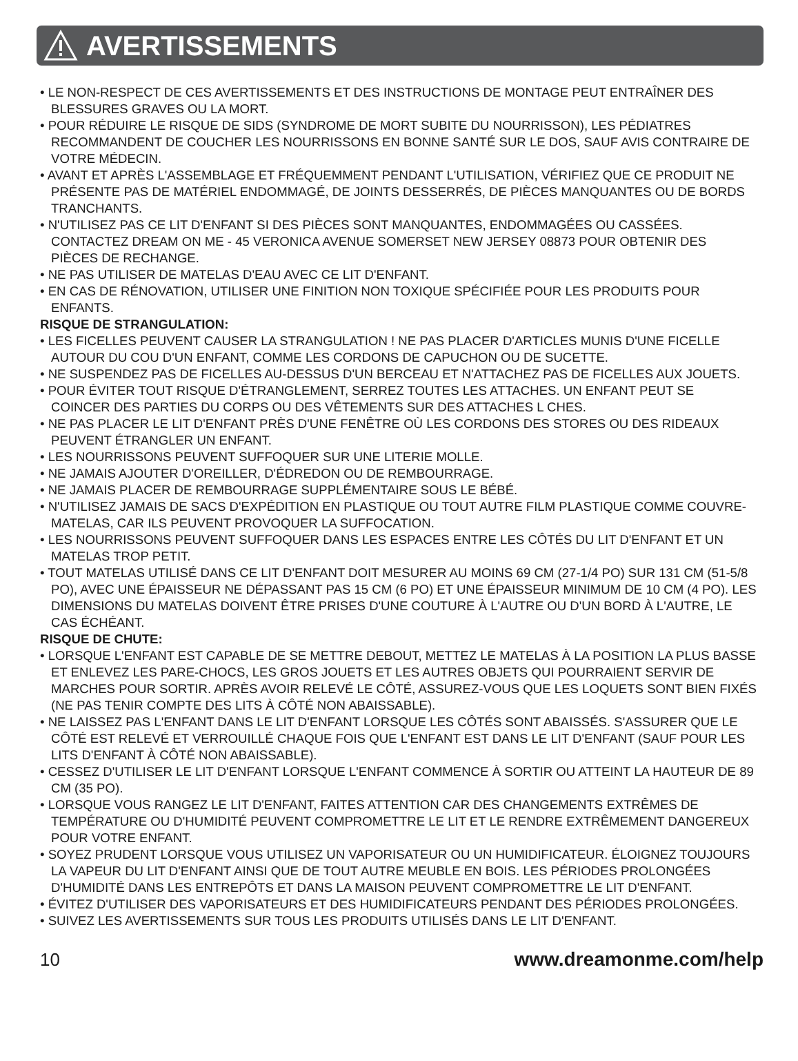AVERTISSEMENTS
• LE NON-RESPECT DE CES AVERTISSEMENTS ET DES INSTRUCTIONS DE MONTAGE PEUT ENTRAÎNER DES BLESSURES GRAVES OU LA MORT.
• POUR RÉDUIRE LE RISQUE DE SIDS (SYNDROME DE MORT SUBITE DU NOURRISSON), LES PÉDIATRES RECOMMANDENT DE COUCHER LES NOURRISSONS EN BONNE SANTÉ SUR LE DOS, SAUF AVIS CONTRAIRE DE VOTRE MÉDECIN.
• AVANT ET APRÈS L'ASSEMBLAGE ET FRÉQUEMMENT PENDANT L'UTILISATION, VÉRIFIEZ QUE CE PRODUIT NE PRÉSENTE PAS DE MATÉRIEL ENDOMMAGÉ, DE JOINTS DESSERRÉS, DE PIÈCES MANQUANTES OU DE BORDS TRANCHANTS.
• N'UTILISEZ PAS CE LIT D'ENFANT SI DES PIÈCES SONT MANQUANTES, ENDOMMAGÉES OU CASSÉES. CONTACTEZ DREAM ON ME - 45 VERONICA AVENUE SOMERSET NEW JERSEY 08873 POUR OBTENIR DES PIÈCES DE RECHANGE.
• NE PAS UTILISER DE MATELAS D'EAU AVEC CE LIT D'ENFANT.
• EN CAS DE RÉNOVATION, UTILISER UNE FINITION NON TOXIQUE SPÉCIFIÉE POUR LES PRODUITS POUR ENFANTS.
RISQUE DE STRANGULATION:
• LES FICELLES PEUVENT CAUSER LA STRANGULATION ! NE PAS PLACER D'ARTICLES MUNIS D'UNE FICELLE AUTOUR DU COU D'UN ENFANT, COMME LES CORDONS DE CAPUCHON OU DE SUCETTE.
• NE SUSPENDEZ PAS DE FICELLES AU-DESSUS D'UN BERCEAU ET N'ATTACHEZ PAS DE FICELLES AUX JOUETS.
• POUR ÉVITER TOUT RISQUE D'ÉTRANGLEMENT, SERREZ TOUTES LES ATTACHES. UN ENFANT PEUT SE COINCER DES PARTIES DU CORPS OU DES VÊTEMENTS SUR DES ATTACHES L CHES.
• NE PAS PLACER LE LIT D'ENFANT PRÈS D'UNE FENÊTRE OÙ LES CORDONS DES STORES OU DES RIDEAUX PEUVENT ÉTRANGLER UN ENFANT.
• LES NOURRISSONS PEUVENT SUFFOQUER SUR UNE LITERIE MOLLE.
• NE JAMAIS AJOUTER D'OREILLER, D'ÉDREDON OU DE REMBOURRAGE.
• NE JAMAIS PLACER DE REMBOURRAGE SUPPLÉMENTAIRE SOUS LE BÉBÉ.
• N'UTILISEZ JAMAIS DE SACS D'EXPÉDITION EN PLASTIQUE OU TOUT AUTRE FILM PLASTIQUE COMME COUVRE-MATELAS, CAR ILS PEUVENT PROVOQUER LA SUFFOCATION.
• LES NOURRISSONS PEUVENT SUFFOQUER DANS LES ESPACES ENTRE LES CÔTÉS DU LIT D'ENFANT ET UN MATELAS TROP PETIT.
• TOUT MATELAS UTILISÉ DANS CE LIT D'ENFANT DOIT MESURER AU MOINS 69 CM (27-1/4 PO) SUR 131 CM (51-5/8 PO), AVEC UNE ÉPAISSEUR NE DÉPASSANT PAS 15 CM (6 PO) ET UNE ÉPAISSEUR MINIMUM DE 10 CM (4 PO). LES DIMENSIONS DU MATELAS DOIVENT ÊTRE PRISES D'UNE COUTURE À L'AUTRE OU D'UN BORD À L'AUTRE, LE CAS ÉCHÉANT.
RISQUE DE CHUTE:
• LORSQUE L'ENFANT EST CAPABLE DE SE METTRE DEBOUT, METTEZ LE MATELAS À LA POSITION LA PLUS BASSE ET ENLEVEZ LES PARE-CHOCS, LES GROS JOUETS ET LES AUTRES OBJETS QUI POURRAIENT SERVIR DE MARCHES POUR SORTIR. APRÈS AVOIR RELEVÉ LE CÔTÉ, ASSUREZ-VOUS QUE LES LOQUETS SONT BIEN FIXÉS (NE PAS TENIR COMPTE DES LITS À CÔTÉ NON ABAISSABLE).
• NE LAISSEZ PAS L'ENFANT DANS LE LIT D'ENFANT LORSQUE LES CÔTÉS SONT ABAISSÉS. S'ASSURER QUE LE CÔTÉ EST RELEVÉ ET VERROUILLÉ CHAQUE FOIS QUE L'ENFANT EST DANS LE LIT D'ENFANT (SAUF POUR LES LITS D'ENFANT À CÔTÉ NON ABAISSABLE).
• CESSEZ D'UTILISER LE LIT D'ENFANT LORSQUE L'ENFANT COMMENCE À SORTIR OU ATTEINT LA HAUTEUR DE 89 CM (35 PO).
• LORSQUE VOUS RANGEZ LE LIT D'ENFANT, FAITES ATTENTION CAR DES CHANGEMENTS EXTRÊMES DE TEMPÉRATURE OU D'HUMIDITÉ PEUVENT COMPROMETTRE LE LIT ET LE RENDRE EXTRÊMEMENT DANGEREUX POUR VOTRE ENFANT.
• SOYEZ PRUDENT LORSQUE VOUS UTILISEZ UN VAPORISATEUR OU UN HUMIDIFICATEUR. ÉLOIGNEZ TOUJOURS LA VAPEUR DU LIT D'ENFANT AINSI QUE DE TOUT AUTRE MEUBLE EN BOIS. LES PÉRIODES PROLONGÉES D'HUMIDITÉ DANS LES ENTREPÔTS ET DANS LA MAISON PEUVENT COMPROMETTRE LE LIT D'ENFANT.
• ÉVITEZ D'UTILISER DES VAPORISATEURS ET DES HUMIDIFICATEURS PENDANT DES PÉRIODES PROLONGÉES.
• SUIVEZ LES AVERTISSEMENTS SUR TOUS LES PRODUITS UTILISÉS DANS LE LIT D'ENFANT.
10 www.dreamonme.com/help